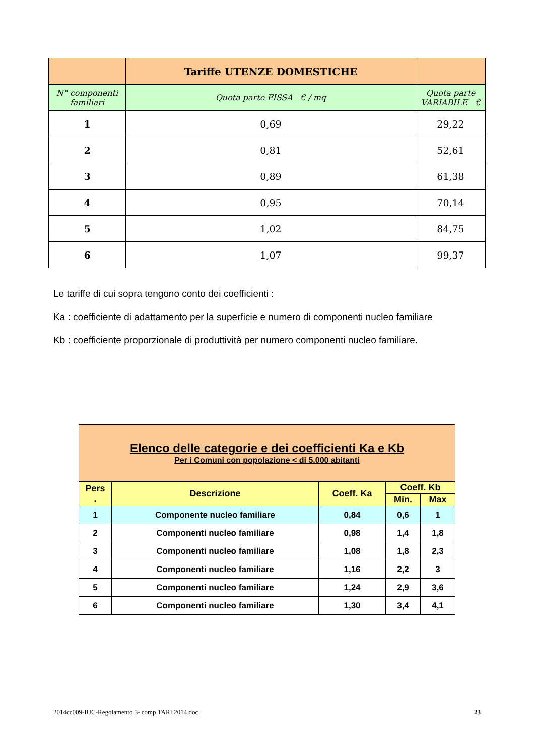| | Tariffe UTENZE DOMESTICHE | | |
| N° componenti familiari | Quota parte FISSA € / mq | | Quota parte VARIABILE € |
| 1 | 0,69 | 29,22 | |
| 2 | 0,81 | 52,61 | |
| 3 | 0,89 | 61,38 | |
| 4 | 0,95 | 70,14 | |
| 5 | 1,02 | 84,75 | |
| 6 | 1,07 | 99,37 | |
Le tariffe di cui sopra tengono conto dei coefficienti :
Ka : coefficiente di adattamento per la superficie e numero di componenti nucleo familiare
Kb : coefficiente proporzionale di produttività per numero componenti nucleo familiare.
| Elenco delle categorie e dei coefficienti Ka e Kb Per i Comuni con popolazione < di 5.000 abitanti | | | | |
| Pers . | Descrizione | Coeff. Ka | Coeff. Kb | |
| | | | Min. | Max |
| 1 | Componente nucleo familiare | 0,84 | 0,6 | 1 |
| 2 | Componenti nucleo familiare | 0,98 | 1,4 | 1,8 |
| 3 | Componenti nucleo familiare | 1,08 | 1,8 | 2,3 |
| 4 | Componenti nucleo familiare | 1,16 | 2,2 | 3 |
| 5 | Componenti nucleo familiare | 1,24 | 2,9 | 3,6 |
| 6 | Componenti nucleo familiare | 1,30 | 3,4 | 4,1 |
2014cc009-IUC-Regolamento 3- comp TARI 2014.doc 23